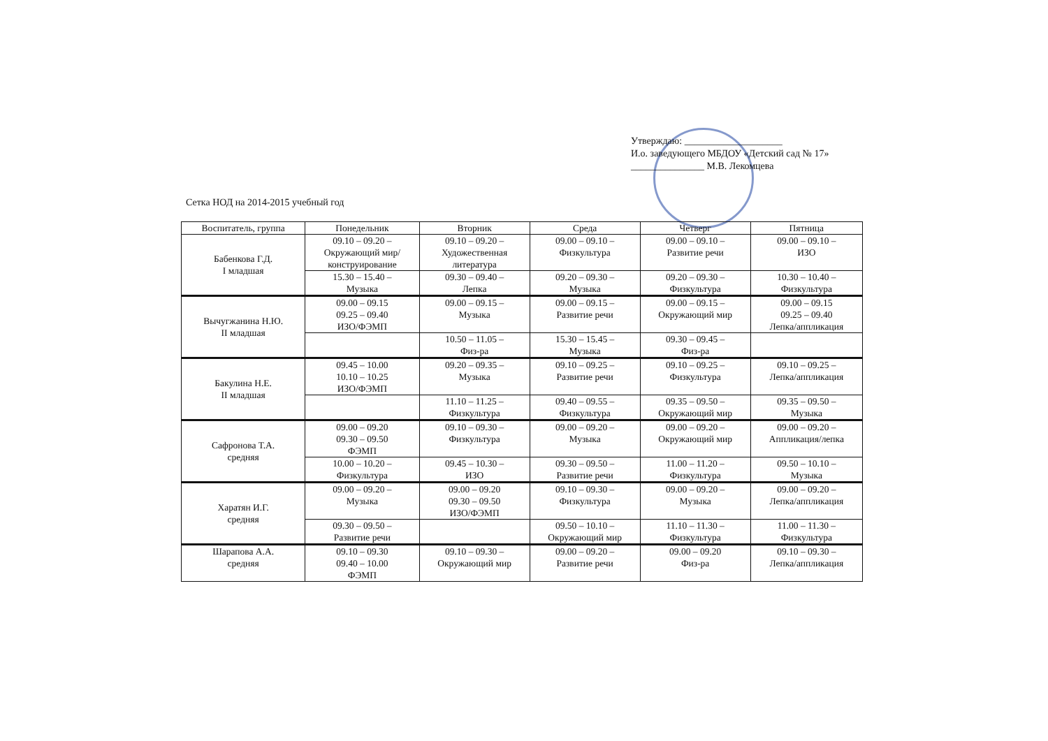Утверждаю: ____________________
И.о. заведующего МБДОУ «Детский сад № 17»
_______________ М.В. Лекомцева
Сетка НОД на 2014-2015 учебный год
| Воспитатель, группа | Понедельник | Вторник | Среда | Четверг | Пятница |
| --- | --- | --- | --- | --- | --- |
| Бабенкова Г.Д. I младшая | 09.10 – 09.20 – Окружающий мир/ конструирование | 09.10 – 09.20 – Художественная литература | 09.00 – 09.10 – Физкультура | 09.00 – 09.10 – Развитие речи | 09.00 – 09.10 – ИЗО |
| | 15.30 – 15.40 – Музыка | 09.30 – 09.40 – Лепка | 09.20 – 09.30 – Музыка | 09.20 – 09.30 – Физкультура | 10.30 – 10.40 – Физкультура |
| Вычугжанина Н.Ю. II младшая | 09.00 – 09.15 09.25 – 09.40 ИЗО/ФЭМП | 09.00 – 09.15 – Музыка | 09.00 – 09.15 – Развитие речи | 09.00 – 09.15 – Окружающий мир | 09.00 – 09.15 09.25 – 09.40 Лепка/аппликация |
| | | 10.50 – 11.05 – Физ-ра | 15.30 – 15.45 – Музыка | 09.30 – 09.45 – Физ-ра | |
| Бакулина Н.Е. II младшая | 09.45 – 10.00 10.10 – 10.25 ИЗО/ФЭМП | 09.20 – 09.35 – Музыка | 09.10 – 09.25 – Развитие речи | 09.10 – 09.25 – Физкультура | 09.10 – 09.25 – Лепка/аппликация |
| | | 11.10 – 11.25 – Физкультура | 09.40 – 09.55 – Физкультура | 09.35 – 09.50 – Окружающий мир | 09.35 – 09.50 – Музыка |
| Сафронова Т.А. средняя | 09.00 – 09.20 09.30 – 09.50 ФЭМП | 09.10 – 09.30 – Физкультура | 09.00 – 09.20 – Музыка | 09.00 – 09.20 – Окружающий мир | 09.00 – 09.20 – Аппликация/лепка |
| | 10.00 – 10.20 – Физкультура | 09.45 – 10.30 – ИЗО | 09.30 – 09.50 – Развитие речи | 11.00 – 11.20 – Физкультура | 09.50 – 10.10 – Музыка |
| Харатян И.Г. средняя | 09.00 – 09.20 – Музыка | 09.00 – 09.20 09.30 – 09.50 ИЗО/ФЭМП | 09.10 – 09.30 – Физкультура | 09.00 – 09.20 – Музыка | 09.00 – 09.20 – Лепка/аппликация |
| | 09.30 – 09.50 – Развитие речи | | 09.50 – 10.10 – Окружающий мир | 11.10 – 11.30 – Физкультура | 11.00 – 11.30 – Физкультура |
| Шарапова А.А. средняя | 09.10 – 09.30 09.40 – 10.00 ФЭМП | 09.10 – 09.30 – Окружающий мир | 09.00 – 09.20 – Развитие речи | 09.00 – 09.20 Физ-ра | 09.10 – 09.30 – Лепка/аппликация |